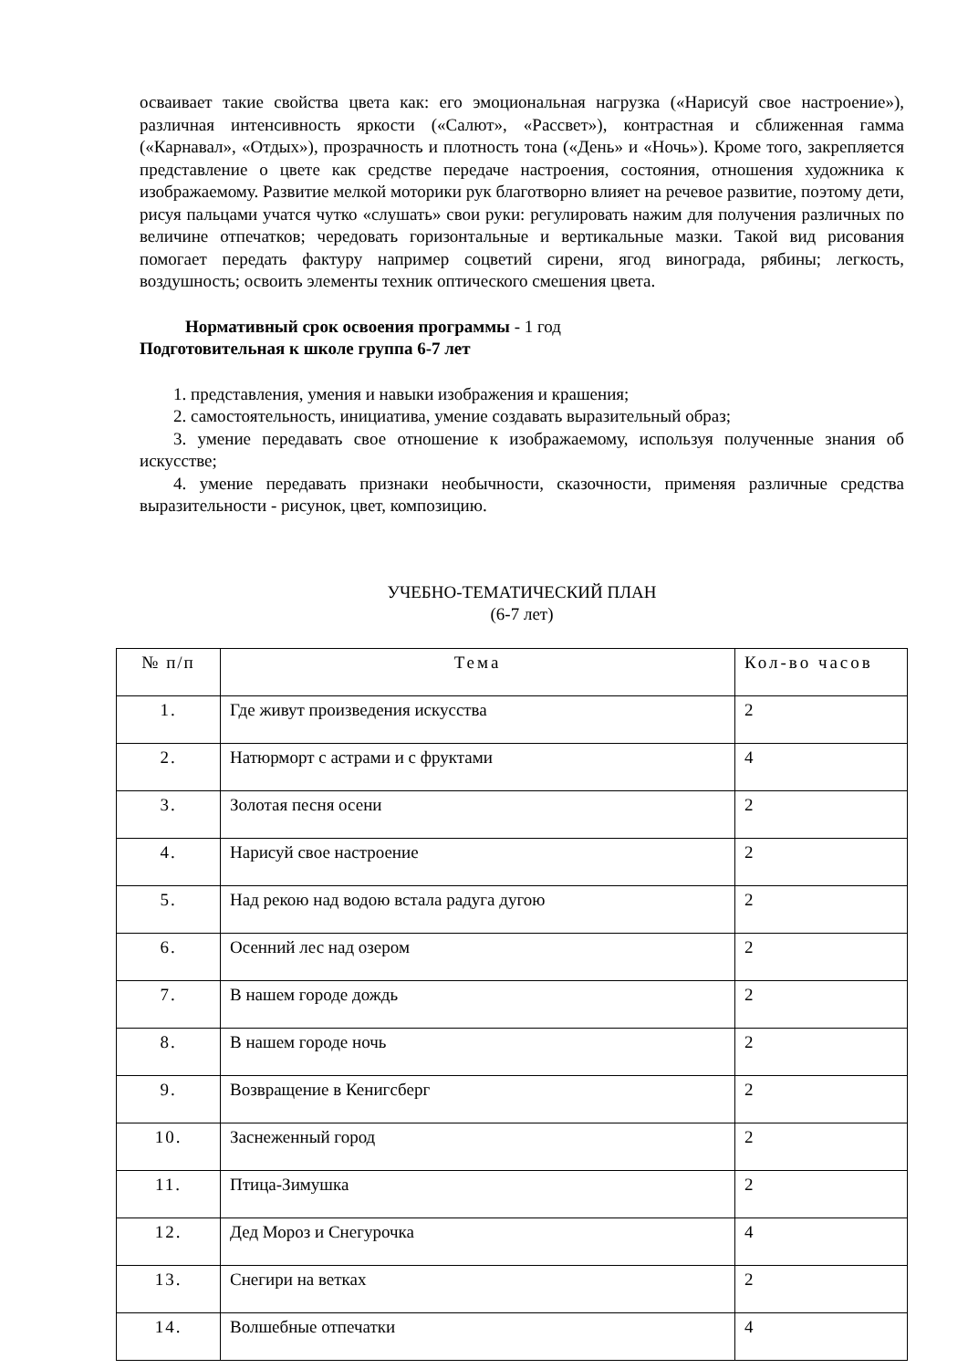осваивает такие свойства цвета как: его эмоциональная нагрузка («Нарисуй свое настроение»), различная интенсивность яркости («Салют», «Рассвет»), контрастная и сближенная гамма («Карнавал», «Отдых»), прозрачность и плотность тона («День» и «Ночь»). Кроме того, закрепляется представление о цвете как средстве передаче настроения, состояния, отношения художника к изображаемому. Развитие мелкой моторики рук благотворно влияет на речевое развитие, поэтому дети, рисуя пальцами учатся чутко «слушать» свои руки: регулировать нажим для получения различных по величине отпечатков; чередовать горизонтальные и вертикальные мазки. Такой вид рисования помогает передать фактуру например соцветий сирени, ягод винограда, рябины; легкость, воздушность; освоить элементы техник оптического смешения цвета.
Нормативный срок освоения программы - 1 год
Подготовительная к школе группа 6-7 лет
1. представления, умения и навыки изображения и крашения;
2. самостоятельность, инициатива, умение создавать выразительный образ;
3. умение передавать свое отношение к изображаемому, используя полученные знания об искусстве;
4. умение передавать признаки необычности, сказочности, применяя различные средства выразительности - рисунок, цвет, композицию.
УЧЕБНО-ТЕМАТИЧЕСКИЙ ПЛАН
(6-7 лет)
| № п/п | Тема | Кол-во часов |
| 1. | Где живут произведения искусства | 2 |
| 2. | Натюрморт с астрами и с фруктами | 4 |
| 3. | Золотая песня осени | 2 |
| 4. | Нарисуй свое настроение | 2 |
| 5. | Над рекою над водою встала радуга дугою | 2 |
| 6. | Осенний лес над озером | 2 |
| 7. | В нашем городе дождь | 2 |
| 8. | В нашем городе ночь | 2 |
| 9. | Возвращение в Кенигсберг | 2 |
| 10. | Заснеженный город | 2 |
| 11. | Птица-Зимушка | 2 |
| 12. | Дед Мороз и Снегурочка | 4 |
| 13. | Снегири на ветках | 2 |
| 14. | Волшебные отпечатки | 4 |